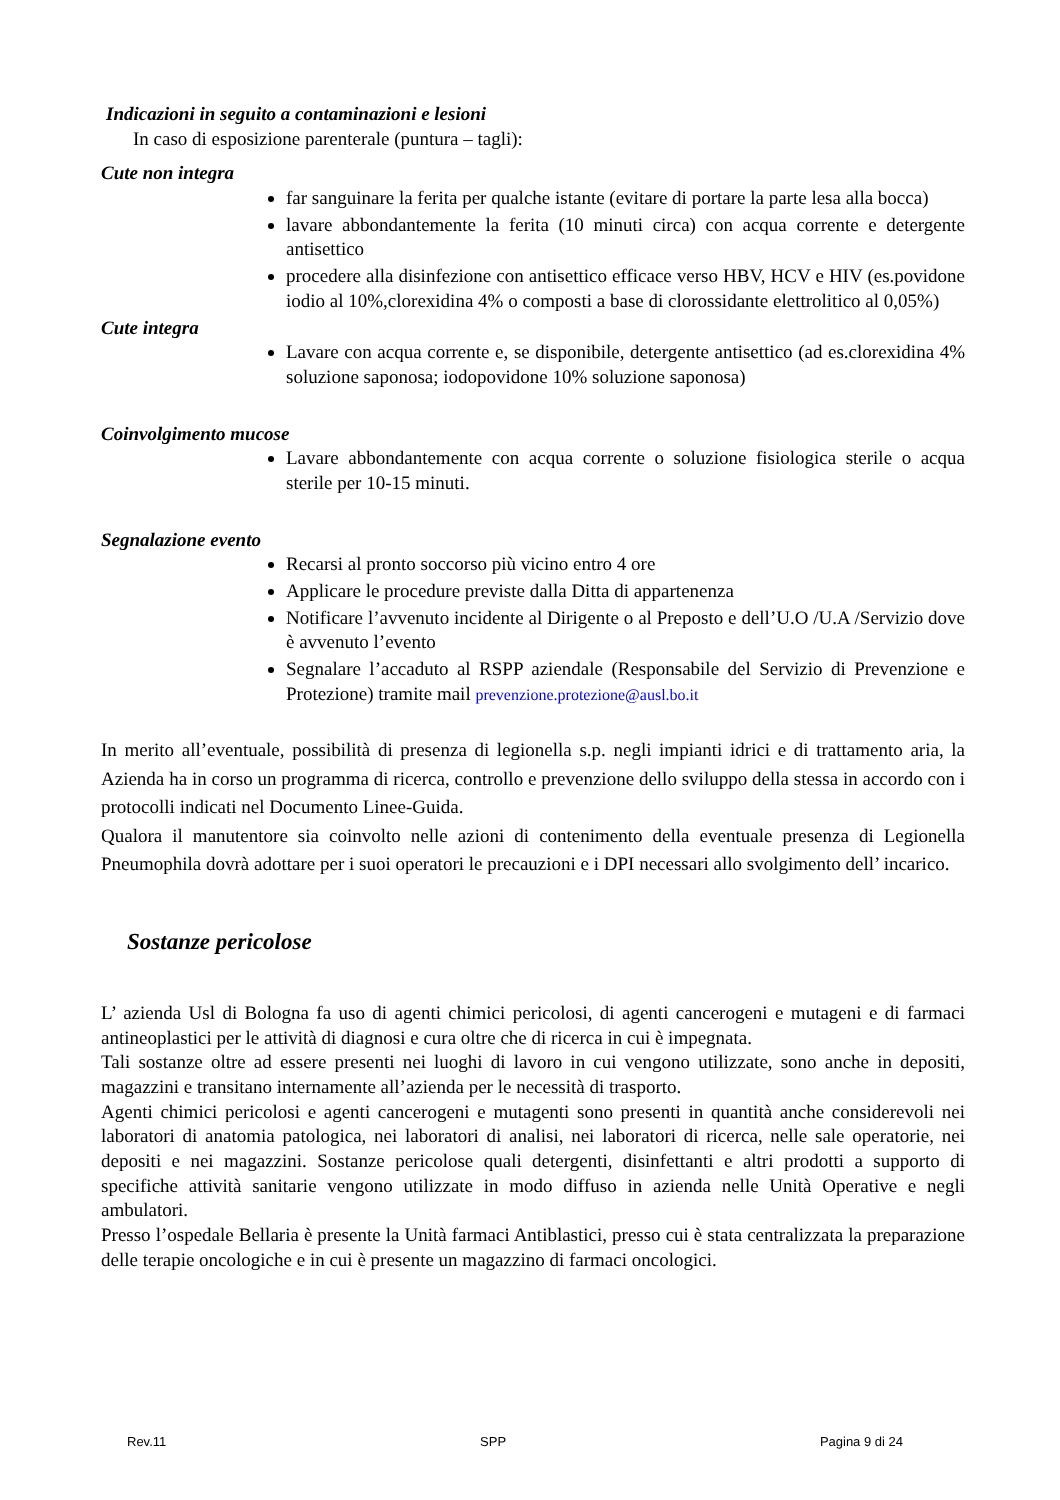Indicazioni in seguito a contaminazioni e lesioni
In caso di esposizione parenterale (puntura – tagli):
Cute non integra
far sanguinare la ferita per qualche istante (evitare di portare la parte lesa alla bocca)
lavare abbondantemente la ferita (10 minuti circa) con acqua corrente e detergente antisettico
procedere alla disinfezione con antisettico efficace verso HBV, HCV e HIV (es.povidone iodio al 10%,clorexidina 4% o composti a base di clorossidante elettrolitico al 0,05%)
Cute integra
Lavare con acqua corrente e, se disponibile, detergente antisettico (ad es.clorexidina 4% soluzione saponosa; iodopovidone 10% soluzione saponosa)
Coinvolgimento mucose
Lavare abbondantemente con acqua corrente o soluzione fisiologica sterile o acqua sterile per 10-15 minuti.
Segnalazione evento
Recarsi al pronto soccorso più vicino entro 4 ore
Applicare le procedure previste dalla Ditta di appartenenza
Notificare l’avvenuto incidente al Dirigente o al Preposto e dell’U.O /U.A /Servizio dove è avvenuto l’evento
Segnalare l’accaduto al RSPP aziendale (Responsabile del Servizio di Prevenzione e Protezione) tramite mail prevenzione.protezione@ausl.bo.it
In merito all’eventuale, possibilità di presenza di legionella s.p. negli impianti idrici e di trattamento aria, la Azienda ha in corso un programma di ricerca, controllo e prevenzione dello sviluppo della stessa in accordo con i protocolli indicati nel Documento Linee-Guida.
Qualora il manutentore sia coinvolto nelle azioni di contenimento della eventuale presenza di Legionella Pneumophila dovrà adottare per i suoi operatori le precauzioni e i DPI necessari allo svolgimento dell’ incarico.
Sostanze pericolose
L’ azienda Usl di Bologna fa uso di agenti chimici pericolosi, di agenti cancerogeni e mutageni e di farmaci antineoplastici per le attività di diagnosi e cura oltre che di ricerca in cui è impegnata.
Tali sostanze oltre ad essere presenti nei luoghi di lavoro in cui vengono utilizzate, sono anche in depositi, magazzini e transitano internamente all’azienda per le necessità di trasporto.
Agenti chimici pericolosi e agenti cancerogeni e mutagenti sono presenti in quantità anche considerevoli nei laboratori di anatomia patologica, nei laboratori di analisi, nei laboratori di ricerca, nelle sale operatorie, nei depositi e nei magazzini. Sostanze pericolose quali detergenti, disinfettanti e altri prodotti a supporto di specifiche attività sanitarie vengono utilizzate in modo diffuso in azienda nelle Unità Operative e negli ambulatori.
Presso l’ospedale Bellaria è presente la Unità farmaci Antiblastici, presso cui è stata centralizzata la preparazione delle terapie oncologiche e in cui è presente un magazzino di farmaci oncologici.
Rev.11 SPP Pagina 9 di 24